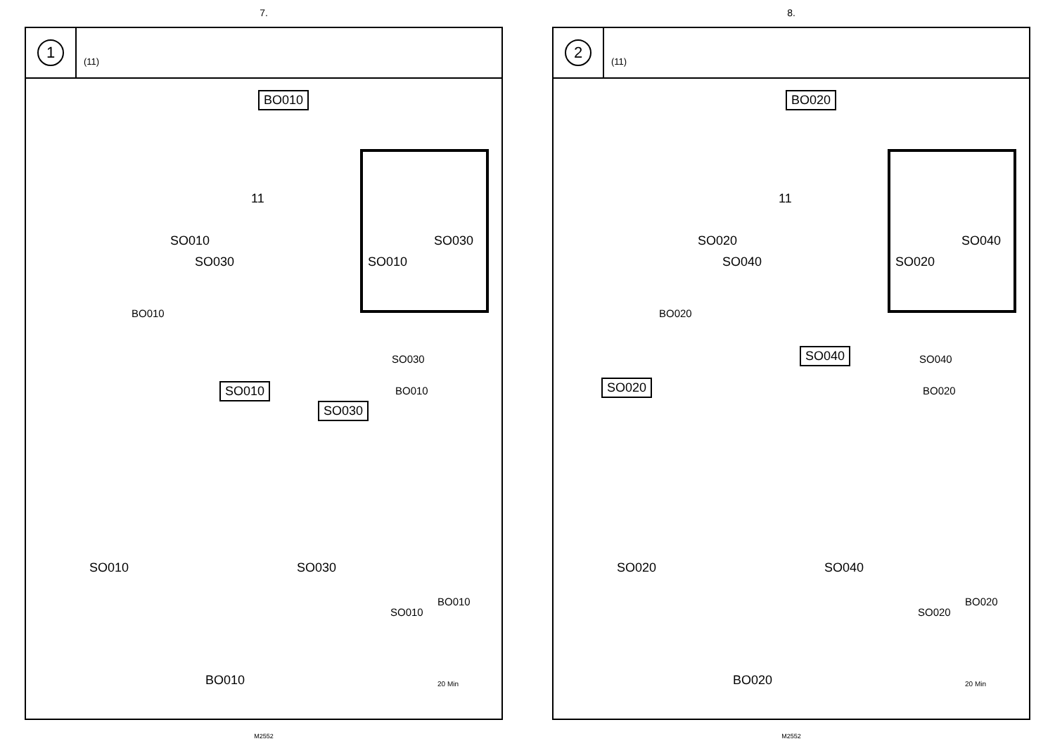7.
1
(11)
BO010
11
SO010
SO030
SO030
SO010
BO010
SO030
BO010
SO010
SO030
SO010 SO030
BO010
SO010
BO010 20 Min
M2552
8.
2
(11)
BO020
11
SO020
SO040
SO040
SO020
BO020
SO040 SO040
BO020
SO020
SO020 SO040
BO020
SO020
BO020 20 Min
M2552